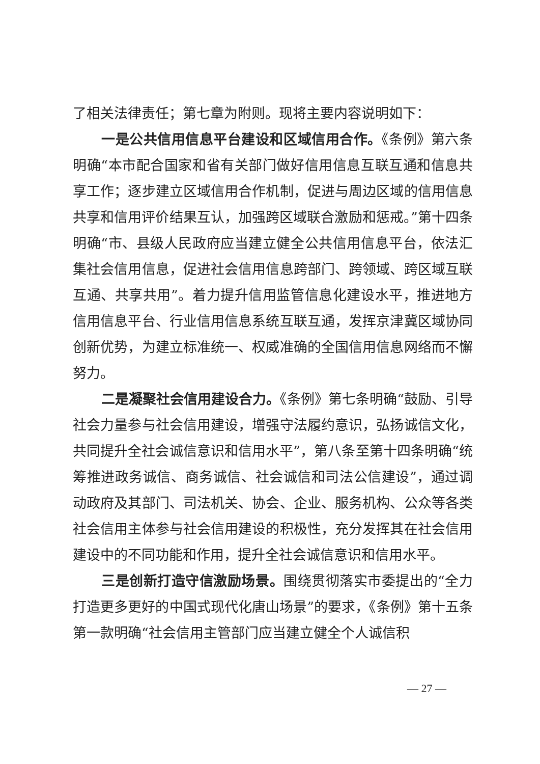了相关法律责任；第七章为附则。现将主要内容说明如下：
一是公共信用信息平台建设和区域信用合作。《条例》第六条明确“本市配合国家和省有关部门做好信用信息互联互通和信息共享工作；逐步建立区域信用合作机制，促进与周边区域的信用信息共享和信用评价结果互认，加强跨区域联合激励和惩戒。”第十四条明确“市、县级人民政府应当建立健全公共信用信息平台，依法汇集社会信用信息，促进社会信用信息跨部门、跨领域、跨区域互联互通、共享共用”。着力提升信用监管信息化建设水平，推进地方信用信息平台、行业信用信息系统互联互通，发挥京津冀区域协同创新优势，为建立标准统一、权威准确的全国信用信息网络而不懈努力。
二是凝聚社会信用建设合力。《条例》第七条明确“鼓励、引导社会力量参与社会信用建设，增强守法履约意识，弘扬诚信文化，共同提升全社会诚信意识和信用水平”，第八条至第十四条明确“统筹推进政务诚信、商务诚信、社会诚信和司法公信建设”，通过调动政府及其部门、司法机关、协会、企业、服务机构、公众等各类社会信用主体参与社会信用建设的积极性，充分发挥其在社会信用建设中的不同功能和作用，提升全社会诚信意识和信用水平。
三是创新打造守信激励场景。围绕贯彻落实市委提出的“全力打造更多更好的中国式现代化唐山场景”的要求，《条例》第十五条第一款明确“社会信用主管部门应当建立健全个人诚信积
— 27 —